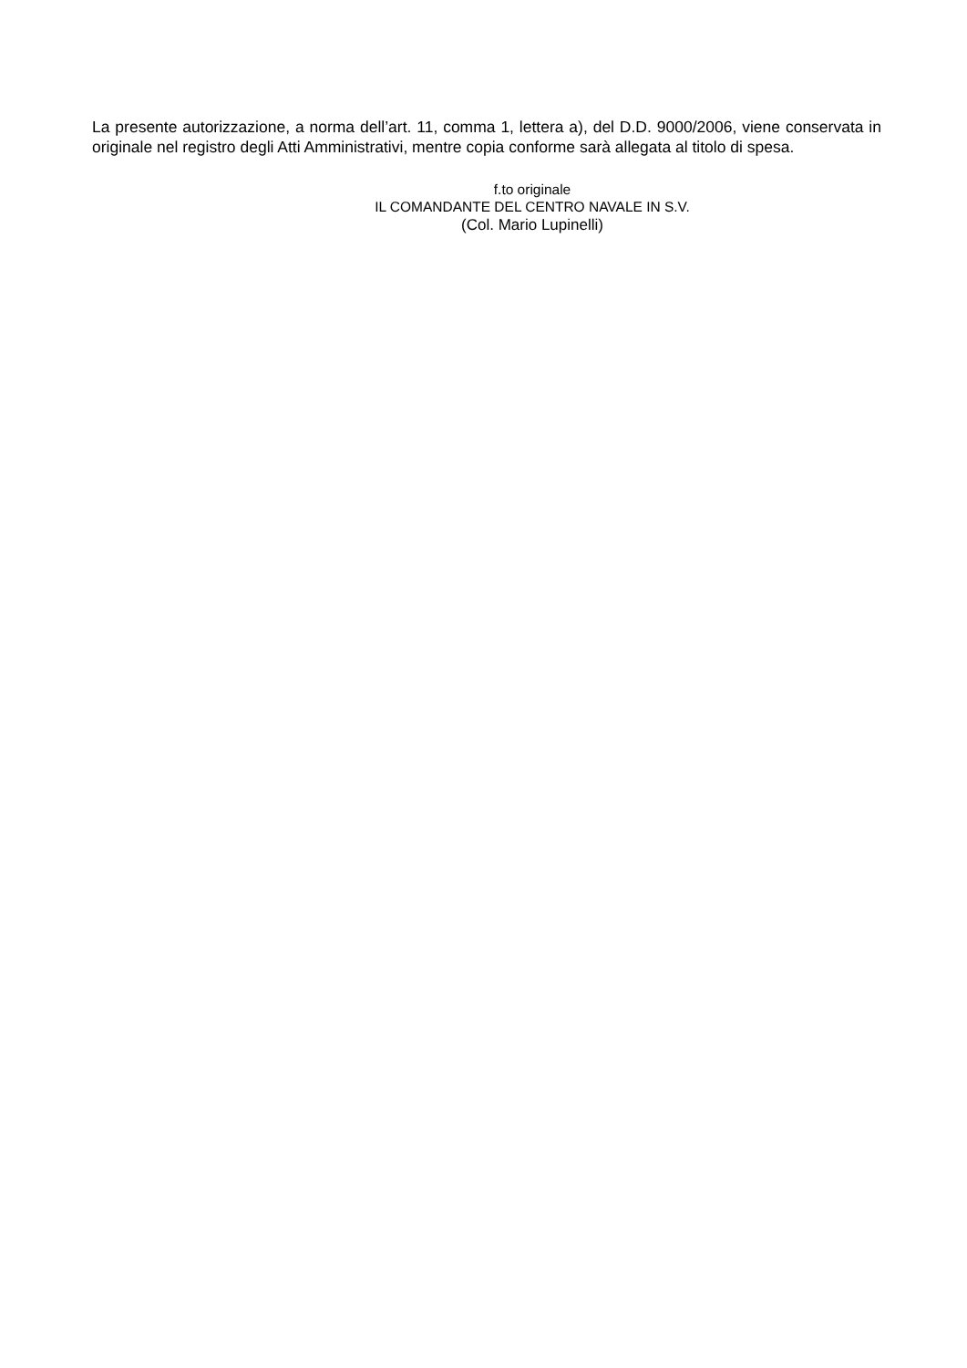La presente autorizzazione, a norma dell’art. 11, comma 1, lettera a), del D.D. 9000/2006, viene conservata in originale nel registro degli Atti Amministrativi, mentre copia conforme sarà allegata al titolo di spesa.
f.to originale
IL COMANDANTE DEL CENTRO NAVALE IN S.V.
(Col. Mario Lupinelli)